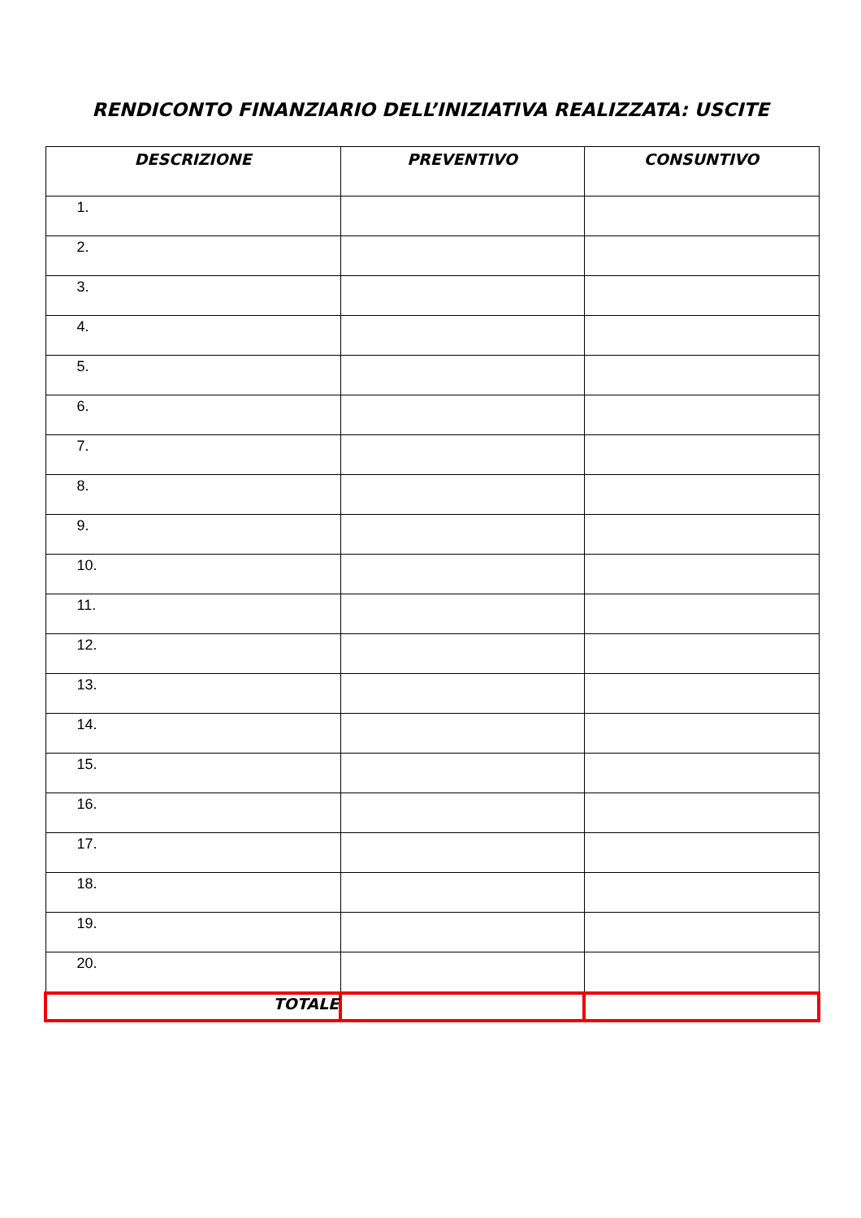RENDICONTO FINANZIARIO DELL’INIZIATIVA REALIZZATA: USCITE
| DESCRIZIONE | PREVENTIVO | CONSUNTIVO |
| --- | --- | --- |
| 1. | | |
| 2. | | |
| 3. | | |
| 4. | | |
| 5. | | |
| 6. | | |
| 7. | | |
| 8. | | |
| 9. | | |
| 10. | | |
| 11. | | |
| 12. | | |
| 13. | | |
| 14. | | |
| 15. | | |
| 16. | | |
| 17. | | |
| 18. | | |
| 19. | | |
| 20. | | |
| TOTALE | | |